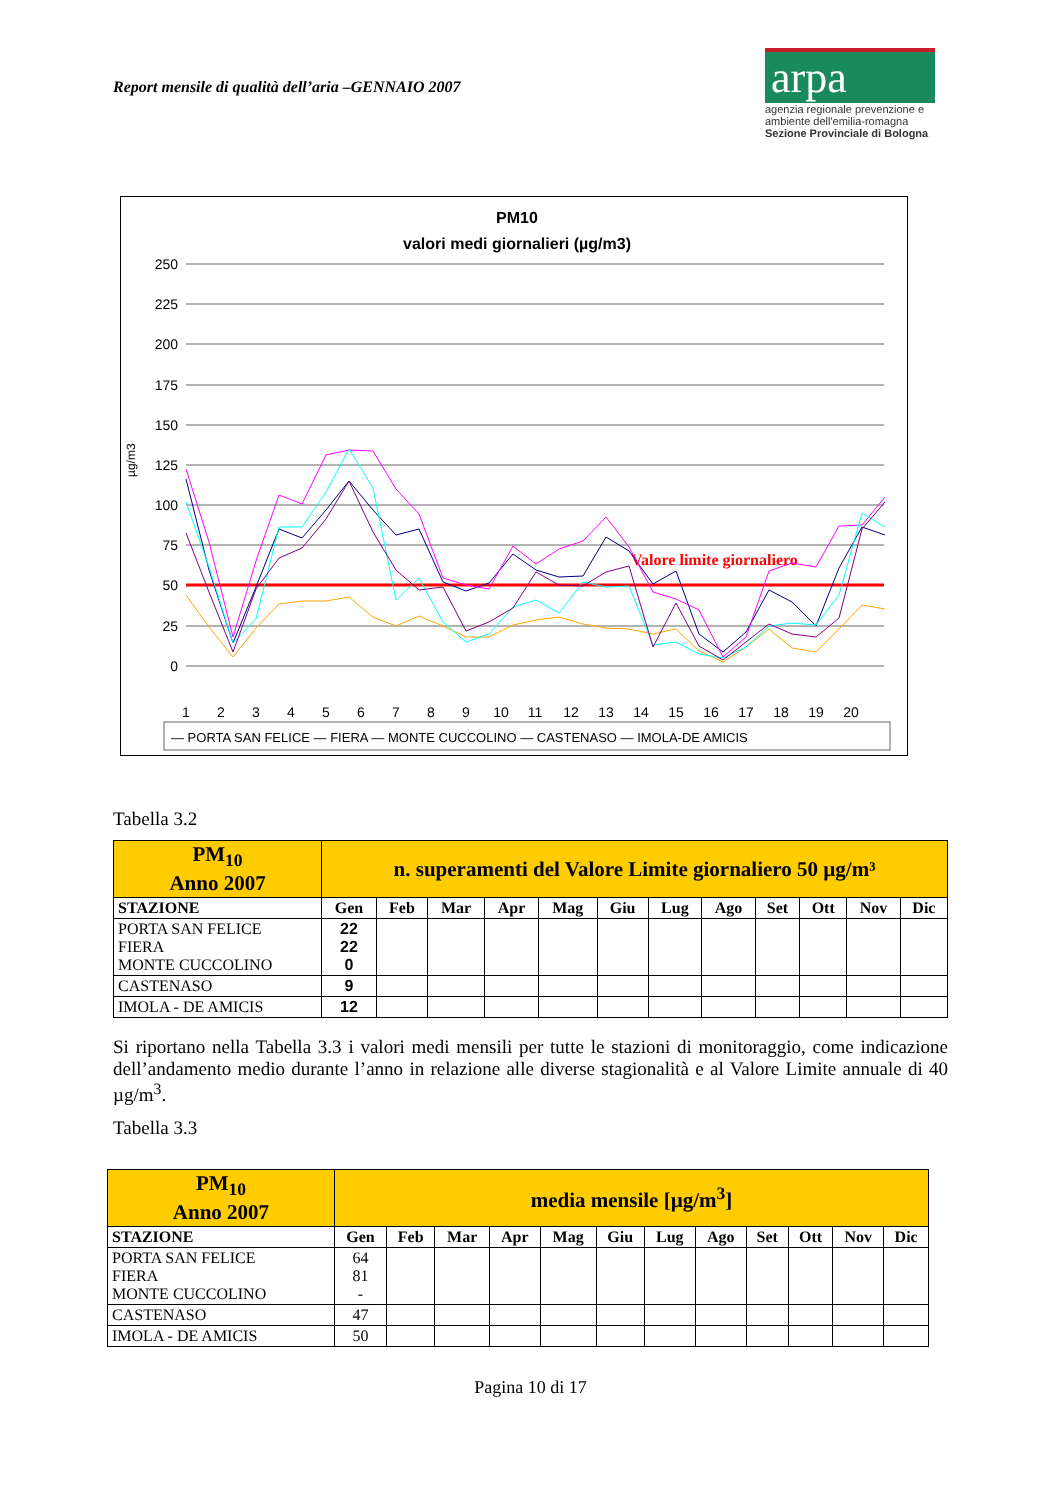Report mensile di qualità dell’aria –GENNAIO 2007
arpa
agenzia regionale prevenzione e ambiente dell'emilia-romagna
Sezione Provinciale di Bologna
PM10
valori medi giornalieri (µg/m3)
250
225
200
175
150
125
100
75
50
25
0
µg/m3
Valore limite giornaliero
1
2
3
4
5
6
7
8
9
10
11
12
13
14
15
16
17
18
19
20
— PORTA SAN FELICE — FIERA — MONTE CUCCOLINO — CASTENASO — IMOLA-DE AMICIS
Tabella 3.2
| PM<sub>10</sub> Anno 2007 | n. superamenti del Valore Limite giornaliero 50 µg/m³ | | | | | | | | | | | |
| STAZIONE | Gen | Feb | Mar | Apr | Mag | Giu | Lug | Ago | Set | Ott | Nov | Dic |
| PORTA SAN FELICE FIERA MONTE CUCCOLINO | 22 22 0 | | | | | | | | | | | |
| CASTENASO | 9 | | | | | | | | | | | |
| IMOLA - DE AMICIS | 12 | | | | | | | | | | | |
Si riportano nella Tabella 3.3 i valori medi mensili per tutte le stazioni di monitoraggio, come indicazione dell’andamento medio durante l’anno in relazione alle diverse stagionalità e al Valore Limite annuale di 40 µg/m<sup>3</sup>.
Tabella 3.3
| PM<sub>10</sub> Anno 2007 | media mensile [µg/m<sup>3</sup>] | | | | | | | | | | | |
| STAZIONE | Gen | Feb | Mar | Apr | Mag | Giu | Lug | Ago | Set | Ott | Nov | Dic |
| PORTA SAN FELICE FIERA MONTE CUCCOLINO | 64 81 - | | | | | | | | | | | |
| CASTENASO | 47 | | | | | | | | | | | |
| IMOLA - DE AMICIS | 50 | | | | | | | | | | | |
Pagina 10 di 17